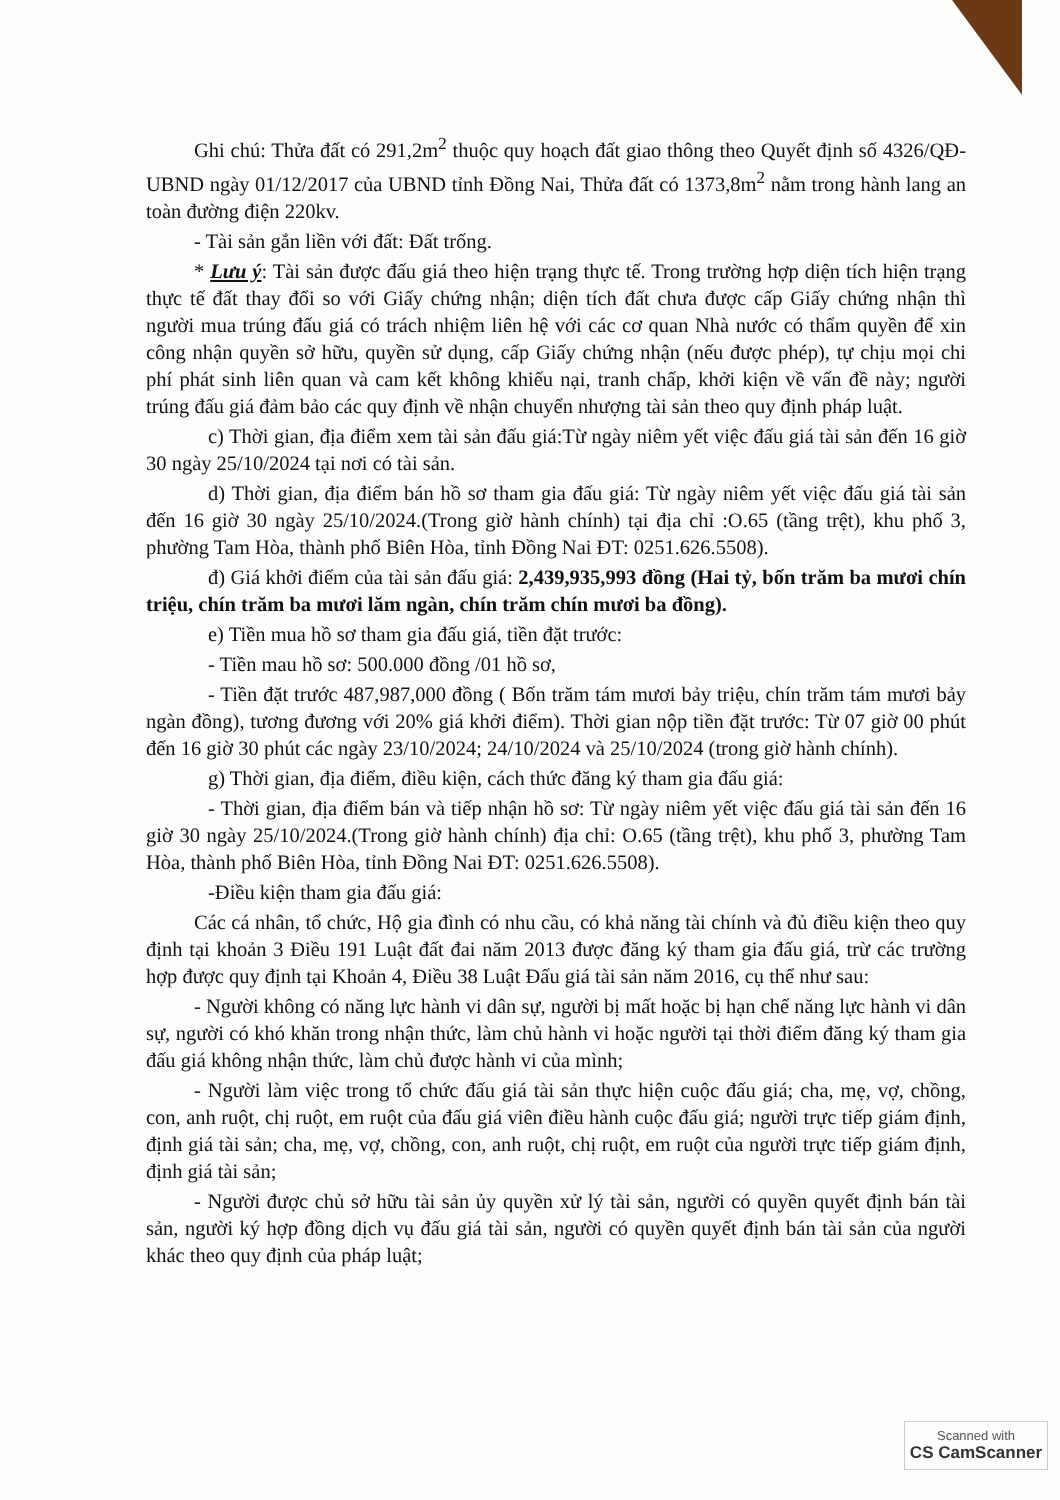Ghi chú: Thửa đất có 291,2m<sup>2</sup> thuộc quy hoạch đất giao thông theo Quyết định số 4326/QĐ-UBND ngày 01/12/2017 của UBND tỉnh Đồng Nai, Thửa đất có 1373,8m<sup>2</sup> nằm trong hành lang an toàn đường điện 220kv.
- Tài sản gắn liền với đất: Đất trống.
* Lưu ý: Tài sản được đấu giá theo hiện trạng thực tế. Trong trường hợp diện tích hiện trạng thực tế đất thay đổi so với Giấy chứng nhận; diện tích đất chưa được cấp Giấy chứng nhận thì người mua trúng đấu giá có trách nhiệm liên hệ với các cơ quan Nhà nước có thẩm quyền để xin công nhận quyền sở hữu, quyền sử dụng, cấp Giấy chứng nhận (nếu được phép), tự chịu mọi chi phí phát sinh liên quan và cam kết không khiếu nại, tranh chấp, khởi kiện về vấn đề này; người trúng đấu giá đảm bảo các quy định về nhận chuyển nhượng tài sản theo quy định pháp luật.
c) Thời gian, địa điểm xem tài sản đấu giá:Từ ngày niêm yết việc đấu giá tài sản đến 16 giờ 30 ngày 25/10/2024 tại nơi có tài sản.
d) Thời gian, địa điểm bán hồ sơ tham gia đấu giá: Từ ngày niêm yết việc đấu giá tài sản đến 16 giờ 30 ngày 25/10/2024.(Trong giờ hành chính) tại địa chỉ :O.65 (tầng trệt), khu phố 3, phường Tam Hòa, thành phố Biên Hòa, tỉnh Đồng Nai ĐT: 0251.626.5508).
đ) Giá khởi điểm của tài sản đấu giá: 2,439,935,993 đồng (Hai tỷ, bốn trăm ba mươi chín triệu, chín trăm ba mươi lăm ngàn, chín trăm chín mươi ba đồng).
e) Tiền mua hồ sơ tham gia đấu giá, tiền đặt trước:
- Tiền mau hồ sơ: 500.000 đồng /01 hồ sơ,
- Tiền đặt trước 487,987,000 đồng ( Bốn trăm tám mươi bảy triệu, chín trăm tám mươi bảy ngàn đồng), tương đương với 20% giá khởi điểm). Thời gian nộp tiền đặt trước: Từ 07 giờ 00 phút đến 16 giờ 30 phút các ngày 23/10/2024; 24/10/2024 và 25/10/2024 (trong giờ hành chính).
g) Thời gian, địa điểm, điều kiện, cách thức đăng ký tham gia đấu giá:
- Thời gian, địa điểm bán và tiếp nhận hồ sơ: Từ ngày niêm yết việc đấu giá tài sản đến 16 giờ 30 ngày 25/10/2024.(Trong giờ hành chính) địa chỉ: O.65 (tầng trệt), khu phố 3, phường Tam Hòa, thành phố Biên Hòa, tỉnh Đồng Nai ĐT: 0251.626.5508).
-Điều kiện tham gia đấu giá:
Các cá nhân, tổ chức, Hộ gia đình có nhu cầu, có khả năng tài chính và đủ điều kiện theo quy định tại khoản 3 Điều 191 Luật đất đai năm 2013 được đăng ký tham gia đấu giá, trừ các trường hợp được quy định tại Khoản 4, Điều 38 Luật Đấu giá tài sản năm 2016, cụ thể như sau:
- Người không có năng lực hành vi dân sự, người bị mất hoặc bị hạn chế năng lực hành vi dân sự, người có khó khăn trong nhận thức, làm chủ hành vi hoặc người tại thời điểm đăng ký tham gia đấu giá không nhận thức, làm chủ được hành vi của mình;
- Người làm việc trong tổ chức đấu giá tài sản thực hiện cuộc đấu giá; cha, mẹ, vợ, chồng, con, anh ruột, chị ruột, em ruột của đấu giá viên điều hành cuộc đấu giá; người trực tiếp giám định, định giá tài sản; cha, mẹ, vợ, chồng, con, anh ruột, chị ruột, em ruột của người trực tiếp giám định, định giá tài sản;
- Người được chủ sở hữu tài sản ủy quyền xử lý tài sản, người có quyền quyết định bán tài sản, người ký hợp đồng dịch vụ đấu giá tài sản, người có quyền quyết định bán tài sản của người khác theo quy định của pháp luật;
Scanned with
CS CamScanner